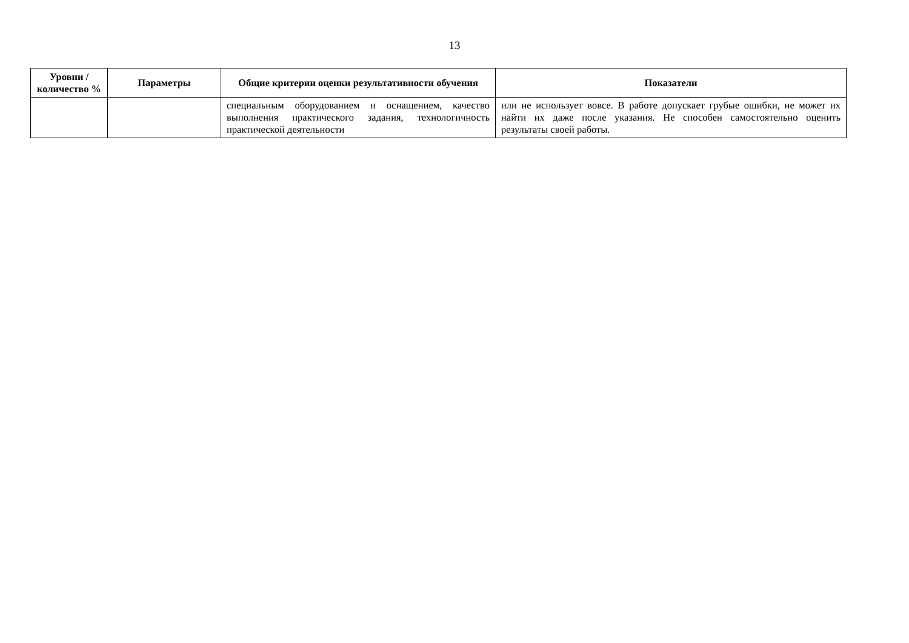13
| Уровни / количество % | Параметры | Общие критерии оценки результативности обучения | Показатели |
| --- | --- | --- | --- |
| | | специальным оборудованием и оснащением, качество выполнения практического задания, технологичность практической деятельности | или не использует вовсе. В работе допускает грубые ошибки, не может их найти их даже после указания. Не способен самостоятельно оценить результаты своей работы. |